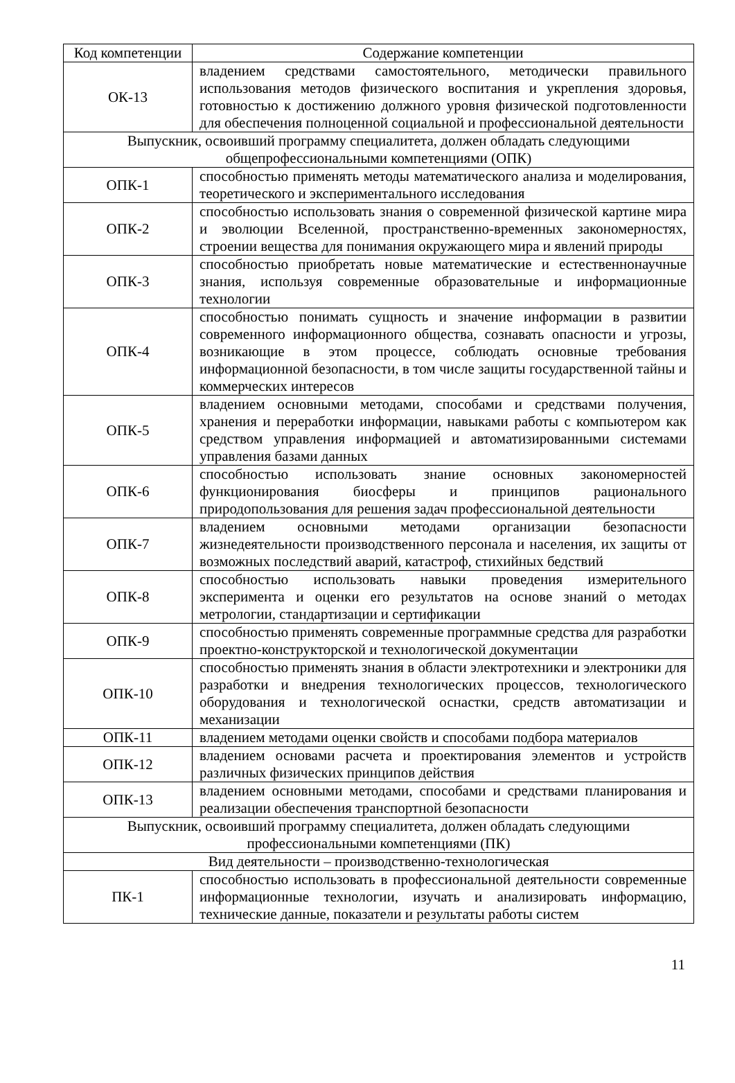| Код компетенции | Содержание компетенции |
| --- | --- |
| ОК-13 | владением средствами самостоятельного, методически правильного использования методов физического воспитания и укрепления здоровья, готовностью к достижению должного уровня физической подготовленности для обеспечения полноценной социальной и профессиональной деятельности |
| Выпускник, освоивший программу специалитета, должен обладать следующими общепрофессиональными компетенциями (ОПК) | |
| ОПК-1 | способностью применять методы математического анализа и моделирования, теоретического и экспериментального исследования |
| ОПК-2 | способностью использовать знания о современной физической картине мира и эволюции Вселенной, пространственно-временных закономерностях, строении вещества для понимания окружающего мира и явлений природы |
| ОПК-3 | способностью приобретать новые математические и естественнонаучные знания, используя современные образовательные и информационные технологии |
| ОПК-4 | способностью понимать сущность и значение информации в развитии современного информационного общества, сознавать опасности и угрозы, возникающие в этом процессе, соблюдать основные требования информационной безопасности, в том числе защиты государственной тайны и коммерческих интересов |
| ОПК-5 | владением основными методами, способами и средствами получения, хранения и переработки информации, навыками работы с компьютером как средством управления информацией и автоматизированными системами управления базами данных |
| ОПК-6 | способностью использовать знание основных закономерностей функционирования биосферы и принципов рационального природопользования для решения задач профессиональной деятельности |
| ОПК-7 | владением основными методами организации безопасности жизнедеятельности производственного персонала и населения, их защиты от возможных последствий аварий, катастроф, стихийных бедствий |
| ОПК-8 | способностью использовать навыки проведения измерительного эксперимента и оценки его результатов на основе знаний о методах метрологии, стандартизации и сертификации |
| ОПК-9 | способностью применять современные программные средства для разработки проектно-конструкторской и технологической документации |
| ОПК-10 | способностью применять знания в области электротехники и электроники для разработки и внедрения технологических процессов, технологического оборудования и технологической оснастки, средств автоматизации и механизации |
| ОПК-11 | владением методами оценки свойств и способами подбора материалов |
| ОПК-12 | владением основами расчета и проектирования элементов и устройств различных физических принципов действия |
| ОПК-13 | владением основными методами, способами и средствами планирования и реализации обеспечения транспортной безопасности |
| Выпускник, освоивший программу специалитета, должен обладать следующими профессиональными компетенциями (ПК) | |
| Вид деятельности – производственно-технологическая | |
| ПК-1 | способностью использовать в профессиональной деятельности современные информационные технологии, изучать и анализировать информацию, технические данные, показатели и результаты работы систем |
11